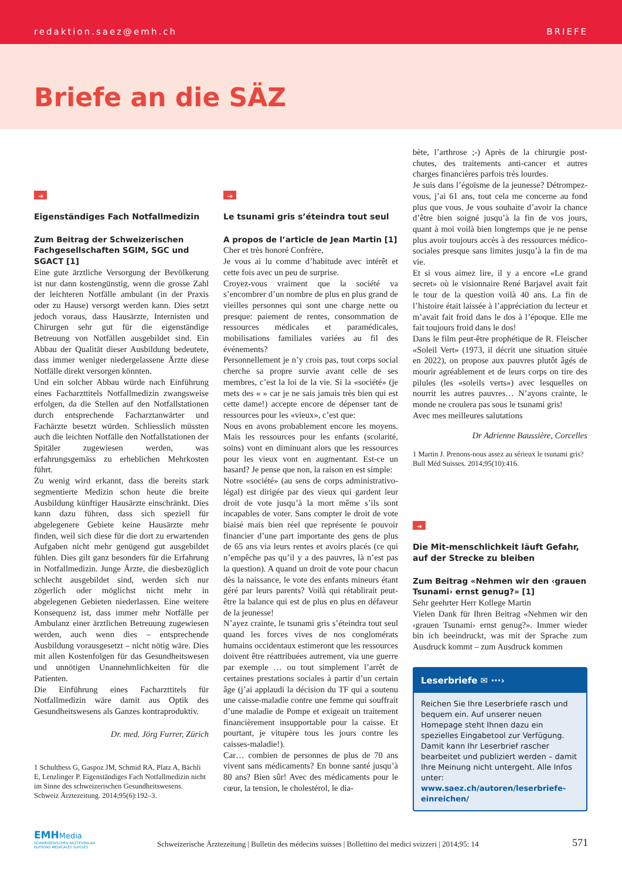redaktion.saez@emh.ch BRIEFE
Briefe an die SÄZ
➜
Eigenständiges Fach Notfallmedizin
Zum Beitrag der Schweizerischen Fachgesellschaften SGIM, SGC und SGACT [1]
Eine gute ärztliche Versorgung der Bevölkerung ist nur dann kostengünstig, wenn die grosse Zahl der leichteren Notfälle ambulant (in der Praxis oder zu Hause) versorgt werden kann. Dies setzt jedoch voraus, dass Hausärzte, Internisten und Chirurgen sehr gut für die eigenständige Betreuung von Notfällen ausgebildet sind. Ein Abbau der Qualität dieser Ausbildung bedeutete, dass immer weniger niedergelassene Ärzte diese Notfälle direkt versorgen könnten.
Und ein solcher Abbau würde nach Einführung eines Facharzttitels Notfallmedizin zwangsweise erfolgen, da die Stellen auf den Notfallstationen durch entsprechende Facharztanwärter und Fachärzte besetzt würden. Schliesslich müssten auch die leichten Notfälle den Notfallstationen der Spitäler zugewiesen werden, was erfahrungsgemäss zu erheblichen Mehrkosten führt.
Zu wenig wird erkannt, dass die bereits stark segmentierte Medizin schon heute die breite Ausbildung künftiger Hausärzte einschränkt. Dies kann dazu führen, dass sich speziell für abgelegenere Gebiete keine Hausärzte mehr finden, weil sich diese für die dort zu erwartenden Aufgaben nicht mehr genügend gut ausgebildet fühlen. Dies gilt ganz besonders für die Erfahrung in Notfallmedizin. Junge Ärzte, die diesbezüglich schlecht ausgebildet sind, werden sich nur zögerlich oder möglichst nicht mehr in abgelegenen Gebieten niederlassen. Eine weitere Konsequenz ist, dass immer mehr Notfälle per Ambulanz einer ärztlichen Betreuung zugewiesen werden, auch wenn dies – entsprechende Ausbildung vorausgesetzt – nicht nötig wäre. Dies mit allen Kostenfolgen für das Gesundheitswesen und unnötigen Unannehmlichkeiten für die Patienten.
Die Einführung eines Facharzttitels für Notfallmedizin wäre damit aus Optik des Gesundheitswesens als Ganzes kontraproduktiv.
Dr. med. Jörg Furrer, Zürich
1 Schulthess G, Gaspoz JM, Schmid RA, Platz A, Bächli E, Lenzlinger P. Eigenständiges Fach Notfallmedizin nicht im Sinne des schweizerischen Gesundheitswesens. Schweiz Ärztezeitung. 2014;95(6):192–3.
➜
Le tsunami gris s’éteindra tout seul
A propos de l’article de Jean Martin [1]
Cher et très honoré Confrère,
Je vous ai lu comme d’habitude avec intérêt et cette fois avec un peu de surprise.
Croyez-vous vraiment que la société va s’encombrer d’un nombre de plus en plus grand de vieilles personnes qui sont une charge nette ou presque: paiement de rentes, consommation de ressources médicales et paramédicales, mobilisations familiales variées au fil des événements?
Personnellement je n’y crois pas, tout corps social cherche sa propre survie avant celle de ses membres, c’est la loi de la vie. Si la «société» (je mets des « » car je ne sais jamais très bien qui est cette dame!) accepte encore de dépenser tant de ressources pour les «vieux», c’est que:
Nous en avons probablement encore les moyens. Mais les ressources pour les enfants (scolarité, soins) vont en diminuant alors que les ressources pour les vieux vont en augmentant. Est-ce un hasard? Je pense que non, la raison en est simple:
Notre «société» (au sens de corps administrativo-légal) est dirigée par des vieux qui gardent leur droit de vote jusqu’à la mort même s’ils sont incapables de voter. Sans compter le droit de vote biaisé mais bien réel que représente le pouvoir financier d’une part importante des gens de plus de 65 ans via leurs rentes et avoirs placés (ce qui n’empêche pas qu’il y a des pauvres, là n’est pas la question). A quand un droit de vote pour chacun dès la naissance, le vote des enfants mineurs étant géré par leurs parents? Voilà qui rétablirait peut-être la balance qui est de plus en plus en défaveur de la jeunesse!
N’ayez crainte, le tsunami gris s’éteindra tout seul quand les forces vives de nos conglomérats humains occidentaux estimeront que les ressources doivent être réattribuées autrement, via une guerre par exemple … ou tout simplement l’arrêt de certaines prestations sociales à partir d’un certain âge (j’ai applaudi la décision du TF qui a soutenu une caisse-maladie contre une femme qui souffrait d’une maladie de Pompe et exigeait un traitement financièrement insupportable pour la caisse. Et pourtant, je vitupère tous les jours contre les caisses-maladie!).
Car… combien de personnes de plus de 70 ans vivent sans médicaments? En bonne santé jusqu’à 80 ans? Bien sûr! Avec des médicaments pour le cœur, la tension, le cholestérol, le dia-
bète, l’arthrose ;-) Après de la chirurgie post-chutes, des traitements anti-cancer et autres charges financières parfois très lourdes.
Je suis dans l’égoïsme de la jeunesse? Détrompez-vous, j’ai 61 ans, tout cela me concerne au fond plus que vous. Je vous souhaite d’avoir la chance d’être bien soigné jusqu’à la fin de vos jours, quant à moi voilà bien longtemps que je ne pense plus avoir toujours accès à des ressources médico-sociales presque sans limites jusqu’à la fin de ma vie.
Et si vous aimez lire, il y a encore «Le grand secret» où le visionnaire René Barjavel avait fait le tour de la question voilà 40 ans. La fin de l’histoire était laissée à l’appréciation du lecteur et m’avait fait froid dans le dos à l’époque. Elle me fait toujours froid dans le dos!
Dans le film peut-être prophétique de R. Fleischer «Soleil Vert» (1973, il décrit une situation située en 2022), on propose aux pauvres plutôt âgés de mourir agréablement et de leurs corps on tire des pilules (les «soleils verts») avec lesquelles on nourrit les autres pauvres… N’ayons crainte, le monde ne croulera pas sous le tsunami gris!
Avec mes meilleures salutations
Dr Adrienne Baussière, Corcelles
1 Martin J. Prenons-nous assez au sérieux le tsunami gris? Bull Méd Suisses. 2014;95(10):416.
➜
Die Mit-menschlichkeit läuft Gefahr, auf der Strecke zu bleiben
Zum Beitrag «Nehmen wir den ‹grauen Tsunami› ernst genug?» [1]
Sehr geehrter Herr Kollege Martin
Vielen Dank für Ihren Beitrag «Nehmen wir den ‹grauen Tsunami› ernst genug?». Immer wieder bin ich beeindruckt, was mit der Sprache zum Ausdruck kommt – zum Ausdruck kommen
Leserbriefe ✉ ···›
Reichen Sie Ihre Leserbriefe rasch und bequem ein. Auf unserer neuen Homepage steht Ihnen dazu ein spezielles Eingabetool zur Verfügung. Damit kann Ihr Leserbrief rascher bearbeitet und publiziert werden – damit Ihre Meinung nicht untergeht. Alle Infos unter: www.saez.ch/autoren/leserbriefe-einreichen/
EMHMedia
SCHWEIZERISCHER ÄRZTEVERLAG
EDITIONS MEDICALES SUISSES
Schweizerische Ärztezeitung | Bulletin des médecins suisses | Bollettino dei medici svizzeri | 2014;95: 14
571